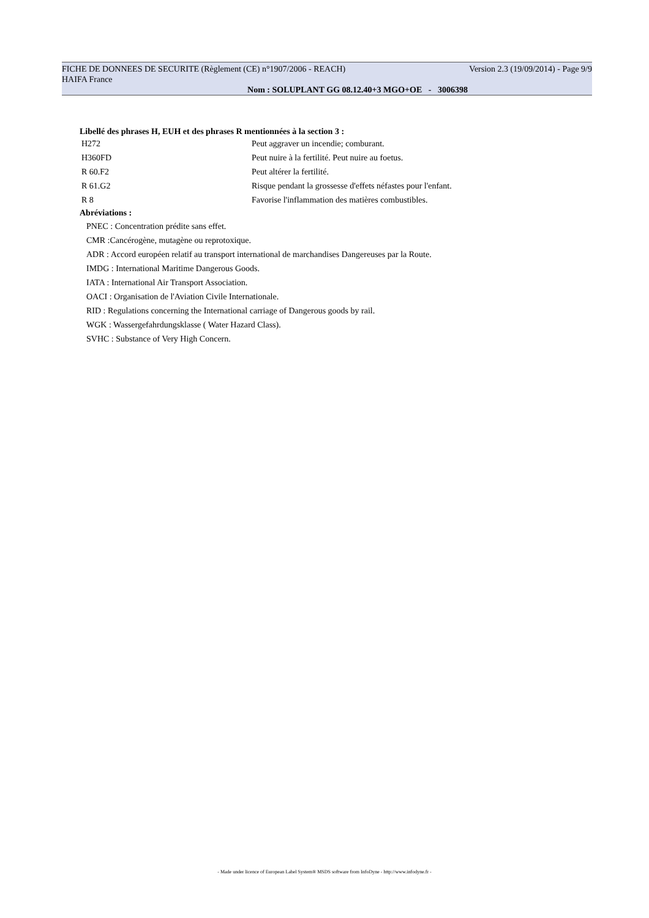FICHE DE DONNEES DE SECURITE (Règlement (CE) n°1907/2006 - REACH) Version 2.3 (19/09/2014) - Page 9/9
HAIFA France
Nom : SOLUPLANT GG 08.12.40+3 MGO+OE - 3006398
Libellé des phrases H, EUH et des phrases R mentionnées à la section 3 :
| H272 | Peut aggraver un incendie; comburant. |
| H360FD | Peut nuire à la fertilité. Peut nuire au foetus. |
| R 60.F2 | Peut altérer la fertilité. |
| R 61.G2 | Risque pendant la grossesse d'effets néfastes pour l'enfant. |
| R 8 | Favorise l'inflammation des matières combustibles. |
Abréviations :
PNEC : Concentration prédite sans effet.
CMR :Cancérogène, mutagène ou reprotoxique.
ADR : Accord européen relatif au transport international de marchandises Dangereuses par la Route.
IMDG : International Maritime Dangerous Goods.
IATA : International Air Transport Association.
OACI : Organisation de l'Aviation Civile Internationale.
RID : Regulations concerning the International carriage of Dangerous goods by rail.
WGK : Wassergefahrdungsklasse ( Water Hazard Class).
SVHC : Substance of Very High Concern.
- Made under licence of European Label System® MSDS software from InfoDyne - http://www.infodyne.fr -